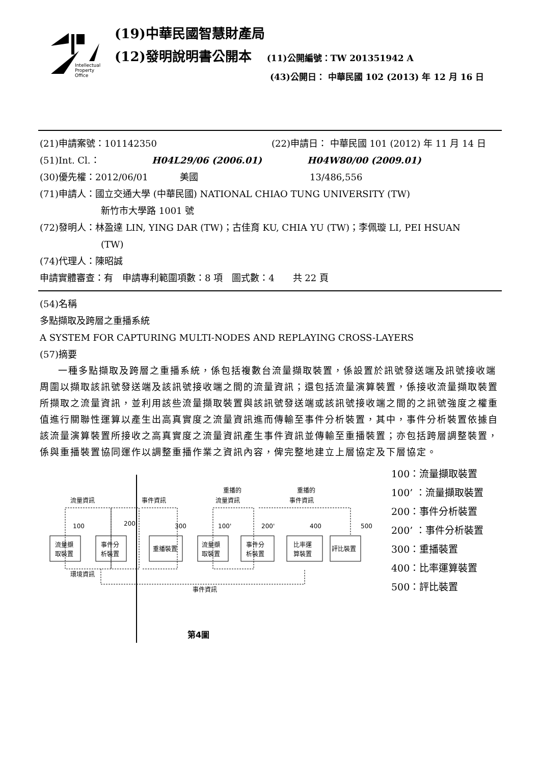Intellectual
Property
Office
(19)中華民國智慧財產局
(12)發明說明書公開本 (11)公開編號：TW 201351942 A
(43)公開日： 中華民國 102 (2013) 年 12 月 16 日
(21)申請案號：101142350 (22)申請日： 中華民國 101 (2012) 年 11 月 14 日
(51)Int. Cl.： H04L29/06 (2006.01) H04W80/00 (2009.01)
(30)優先權：2012/06/01 美國 13/486,556
(71)申請人：國立交通大學 (中華民國) NATIONAL CHIAO TUNG UNIVERSITY (TW)
新竹市大學路 1001 號
(72)發明人：林盈達 LIN, YING DAR (TW)；古佳育 KU, CHIA YU (TW)；李佩璇 LI, PEI HSUAN
(TW)
(74)代理人：陳昭誠
申請實體審查：有　申請專利範圍項數：8 項　圖式數：4　　共 22 頁
(54)名稱
多點擷取及跨層之重播系統
A SYSTEM FOR CAPTURING MULTI-NODES AND REPLAYING CROSS-LAYERS
(57)摘要
一種多點擷取及跨層之重播系統，係包括複數台流量擷取裝置，係設置於訊號發送端及訊號接收端周圍以擷取該訊號發送端及該訊號接收端之間的流量資訊；還包括流量演算裝置，係接收流量擷取裝置所擷取之流量資訊，並利用該些流量擷取裝置與該訊號發送端或該訊號接收端之間的之訊號強度之權重值進行關聯性運算以產生出高真實度之流量資訊進而傳輸至事件分析裝置，其中，事件分析裝置依據自該流量演算裝置所接收之高真實度之流量資訊產生事件資訊並傳輸至重播裝置；亦包括跨層調整裝置，係與重播裝置協同運作以調整重播作業之資訊內容，俾完整地建立上層協定及下層協定。
流量資訊
事件資訊
重播的
流量資訊
重播的
事件資訊
流量擷
取裝置
事件分
析裝置
重播裝置
流量擷
取裝置
事件分
析裝置
比率運
算裝置
評比裝置
100
200
300
100'
200'
400
500
環境資訊
事件資訊
第4圖
100：流量擷取裝置
100’ ：流量擷取裝置
200：事件分析裝置
200’ ：事件分析裝置
300：重播裝置
400：比率運算裝置
500：評比裝置